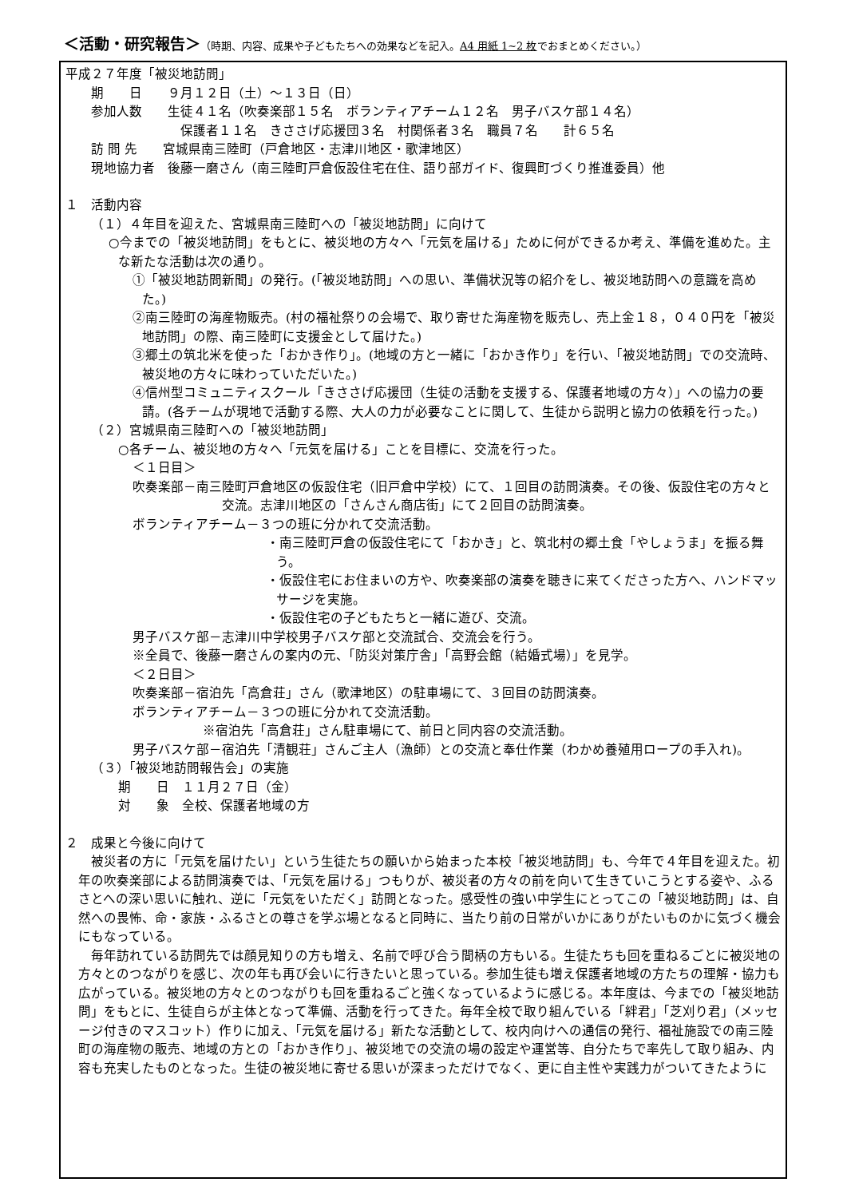＜活動・研究報告＞（時期、内容、成果や子どもたちへの効果などを記入。A4 用紙 1~2 枚でおまとめください。）
平成２７年度「被災地訪問」
期　　日　　９月１２日（土）～１３日（日）
参加人数　　生徒４１名（吹奏楽部１５名　ボランティアチーム１２名　男子バスケ部１４名）
保護者１１名　きささげ応援団３名　村関係者３名　職員７名　　計６５名
訪 問 先　　宮城県南三陸町（戸倉地区・志津川地区・歌津地区）
現地協力者　後藤一磨さん（南三陸町戸倉仮設住宅在住、語り部ガイド、復興町づくり推進委員）他
１　活動内容
（１）４年目を迎えた、宮城県南三陸町への「被災地訪問」に向けて
○今までの「被災地訪問」をもとに、被災地の方々へ「元気を届ける」ために何ができるか考え、準備を進めた。主な新たな活動は次の通り。
①「被災地訪問新聞」の発行。(「被災地訪問」への思い、準備状況等の紹介をし、被災地訪問への意識を高めた。)
②南三陸町の海産物販売。(村の福祉祭りの会場で、取り寄せた海産物を販売し、売上金１８，０４０円を「被災地訪問」の際、南三陸町に支援金として届けた。)
③郷土の筑北米を使った「おかき作り」。(地域の方と一緒に「おかき作り」を行い、「被災地訪問」での交流時、被災地の方々に味わっていただいた。)
④信州型コミュニティスクール「きささげ応援団（生徒の活動を支援する、保護者地域の方々）」への協力の要請。(各チームが現地で活動する際、大人の力が必要なことに関して、生徒から説明と協力の依頼を行った。)
（２）宮城県南三陸町への「被災地訪問」
○各チーム、被災地の方々へ「元気を届ける」ことを目標に、交流を行った。
＜１日目＞
吹奏楽部－南三陸町戸倉地区の仮設住宅（旧戸倉中学校）にて、１回目の訪問演奏。その後、仮設住宅の方々と交流。志津川地区の「さんさん商店街」にて２回目の訪問演奏。
ボランティアチーム－３つの班に分かれて交流活動。
・南三陸町戸倉の仮設住宅にて「おかき」と、筑北村の郷土食「やしょうま」を振る舞う。
・仮設住宅にお住まいの方や、吹奏楽部の演奏を聴きに来てくださった方へ、ハンドマッサージを実施。
・仮設住宅の子どもたちと一緒に遊び、交流。
男子バスケ部－志津川中学校男子バスケ部と交流試合、交流会を行う。
※全員で、後藤一磨さんの案内の元、「防災対策庁舎」「高野会館（結婚式場）」を見学。
＜２日目＞
吹奏楽部－宿泊先「高倉荘」さん（歌津地区）の駐車場にて、３回目の訪問演奏。
ボランティアチーム－３つの班に分かれて交流活動。
※宿泊先「高倉荘」さん駐車場にて、前日と同内容の交流活動。
男子バスケ部－宿泊先「清観荘」さんご主人（漁師）との交流と奉仕作業（わかめ養殖用ロープの手入れ)。
（３）「被災地訪問報告会」の実施
期　　日　１１月２７日（金）
対　　象　全校、保護者地域の方
２　成果と今後に向けて
被災者の方に「元気を届けたい」という生徒たちの願いから始まった本校「被災地訪問」も、今年で４年目を迎えた。初年の吹奏楽部による訪問演奏では、「元気を届ける」つもりが、被災者の方々の前を向いて生きていこうとする姿や、ふるさとへの深い思いに触れ、逆に「元気をいただく」訪問となった。感受性の強い中学生にとってこの「被災地訪問」は、自然への畏怖、命・家族・ふるさとの尊さを学ぶ場となると同時に、当たり前の日常がいかにありがたいものかに気づく機会にもなっている。
毎年訪れている訪問先では顔見知りの方も増え、名前で呼び合う間柄の方もいる。生徒たちも回を重ねるごとに被災地の方々とのつながりを感じ、次の年も再び会いに行きたいと思っている。参加生徒も増え保護者地域の方たちの理解・協力も広がっている。被災地の方々とのつながりも回を重ねるごと強くなっているように感じる。本年度は、今までの「被災地訪問」をもとに、生徒自らが主体となって準備、活動を行ってきた。毎年全校で取り組んでいる「絆君」「芝刈り君」（メッセージ付きのマスコット）作りに加え、「元気を届ける」新たな活動として、校内向けへの通信の発行、福祉施設での南三陸町の海産物の販売、地域の方との「おかき作り」、被災地での交流の場の設定や運営等、自分たちで率先して取り組み、内容も充実したものとなった。生徒の被災地に寄せる思いが深まっただけでなく、更に自主性や実践力がついてきたように